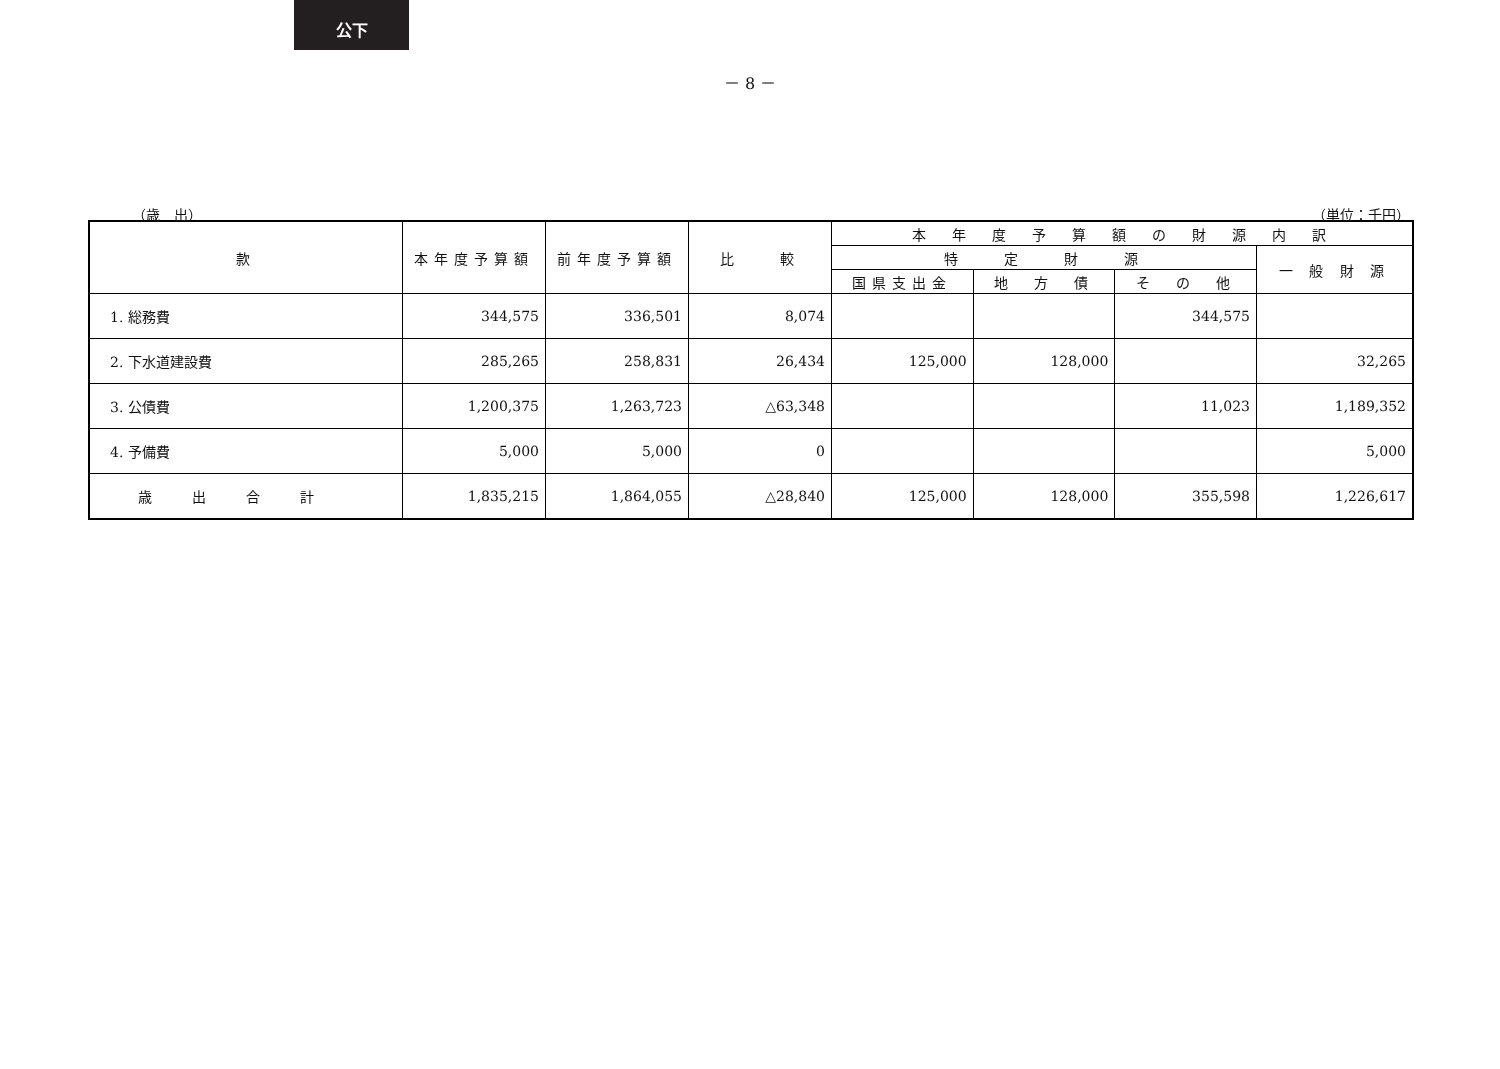公下
－ 8 －
（歳　出） （単位：千円）
| 款 | 本年度予算額 | 前年度予算額 | 比 較 | 本 年 度 予 算 額 の 財 源 内 訳 | | | |
| --- | --- | --- | --- | --- | --- | --- | --- |
| | | | | 特 定 財 源 | | | 一 般 財 源 |
| | | | | 国県支出金 | 地 方 債 | そ の 他 | |
| 1. 総務費 | 344,575 | 336,501 | 8,074 | | | 344,575 | |
| 2. 下水道建設費 | 285,265 | 258,831 | 26,434 | 125,000 | 128,000 | | 32,265 |
| 3. 公債費 | 1,200,375 | 1,263,723 | △63,348 | | | 11,023 | 1,189,352 |
| 4. 予備費 | 5,000 | 5,000 | 0 | | | | 5,000 |
| 歳出合計 | 1,835,215 | 1,864,055 | △28,840 | 125,000 | 128,000 | 355,598 | 1,226,617 |